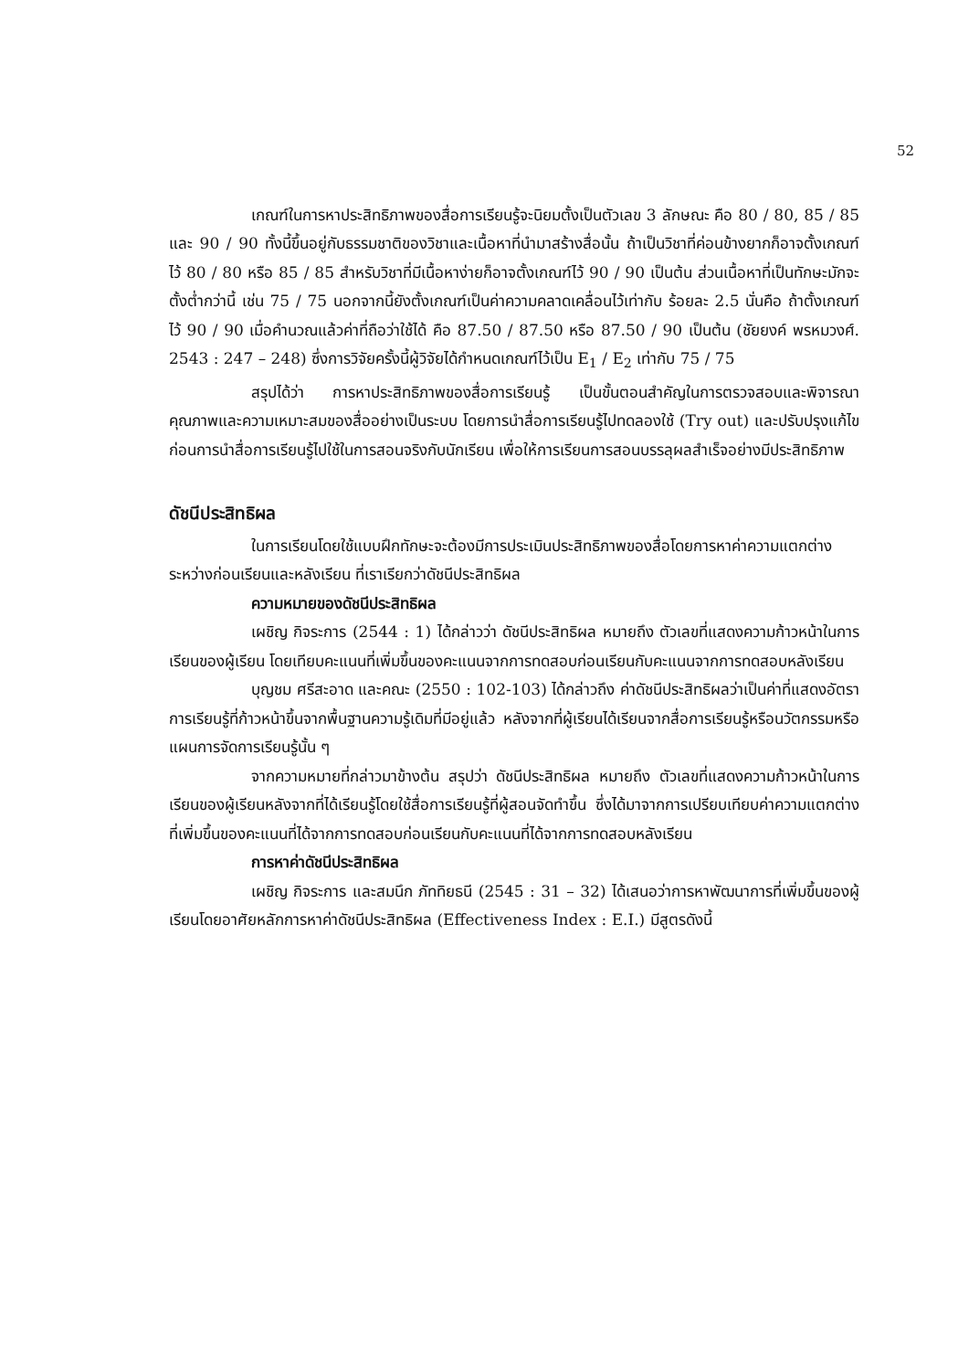52
เกณฑ์ในการหาประสิทธิภาพของสื่อการเรียนรู้จะนิยมตั้งเป็นตัวเลข 3 ลักษณะ คือ 80 / 80, 85 / 85 และ 90 / 90 ทั้งนี้ขึ้นอยู่กับธรรมชาติของวิชาและเนื้อหาที่นำมาสร้างสื่อนั้น ถ้าเป็นวิชาที่ค่อนข้างยากก็อาจตั้งเกณฑ์ไว้ 80 / 80 หรือ 85 / 85 สำหรับวิชาที่มีเนื้อหาง่ายก็อาจตั้งเกณฑ์ไว้ 90 / 90 เป็นต้น ส่วนเนื้อหาที่เป็นทักษะมักจะตั้งต่ำกว่านี้ เช่น 75 / 75 นอกจากนี้ยังตั้งเกณฑ์เป็นค่าความคลาดเคลื่อนไว้เท่ากับ ร้อยละ 2.5 นั่นคือ ถ้าตั้งเกณฑ์ไว้ 90 / 90 เมื่อคำนวณแล้วค่าที่ถือว่าใช้ได้ คือ 87.50 / 87.50 หรือ 87.50 / 90 เป็นต้น (ชัยยงค์ พรหมวงศ์. 2543 : 247 – 248) ซึ่งการวิจัยครั้งนี้ผู้วิจัยได้กำหนดเกณฑ์ไว้เป็น E<sub>1</sub> / E<sub>2</sub> เท่ากับ 75 / 75
สรุปได้ว่า การหาประสิทธิภาพของสื่อการเรียนรู้ เป็นขั้นตอนสำคัญในการตรวจสอบและพิจารณาคุณภาพและความเหมาะสมของสื่ออย่างเป็นระบบ โดยการนำสื่อการเรียนรู้ไปทดลองใช้ (Try out) และปรับปรุงแก้ไข ก่อนการนำสื่อการเรียนรู้ไปใช้ในการสอนจริงกับนักเรียน เพื่อให้การเรียนการสอนบรรลุผลสำเร็จอย่างมีประสิทธิภาพ
ดัชนีประสิทธิผล
ในการเรียนโดยใช้แบบฝึกทักษะจะต้องมีการประเมินประสิทธิภาพของสื่อโดยการหาค่าความแตกต่างระหว่างก่อนเรียนและหลังเรียน ที่เราเรียกว่าดัชนีประสิทธิผล
ความหมายของดัชนีประสิทธิผล
เผชิญ กิจระการ (2544 : 1) ได้กล่าวว่า ดัชนีประสิทธิผล หมายถึง ตัวเลขที่แสดงความก้าวหน้าในการเรียนของผู้เรียน โดยเทียบคะแนนที่เพิ่มขึ้นของคะแนนจากการทดสอบก่อนเรียนกับคะแนนจากการทดสอบหลังเรียน
บุญชม ศรีสะอาด และคณะ (2550 : 102-103) ได้กล่าวถึง ค่าดัชนีประสิทธิผลว่าเป็นค่าที่แสดงอัตราการเรียนรู้ที่ก้าวหน้าขึ้นจากพื้นฐานความรู้เดิมที่มีอยู่แล้ว หลังจากที่ผู้เรียนได้เรียนจากสื่อการเรียนรู้หรือนวัตกรรมหรือแผนการจัดการเรียนรู้นั้น ๆ
จากความหมายที่กล่าวมาข้างต้น สรุปว่า ดัชนีประสิทธิผล หมายถึง ตัวเลขที่แสดงความก้าวหน้าในการเรียนของผู้เรียนหลังจากที่ได้เรียนรู้โดยใช้สื่อการเรียนรู้ที่ผู้สอนจัดทำขึ้น ซึ่งได้มาจากการเปรียบเทียบค่าความแตกต่างที่เพิ่มขึ้นของคะแนนที่ได้จากการทดสอบก่อนเรียนกับคะแนนที่ได้จากการทดสอบหลังเรียน
การหาค่าดัชนีประสิทธิผล
เผชิญ กิจระการ และสมนึก ภัททิยธนี (2545 : 31 – 32) ได้เสนอว่าการหาพัฒนาการที่เพิ่มขึ้นของผู้เรียนโดยอาศัยหลักการหาค่าดัชนีประสิทธิผล (Effectiveness Index : E.I.) มีสูตรดังนี้